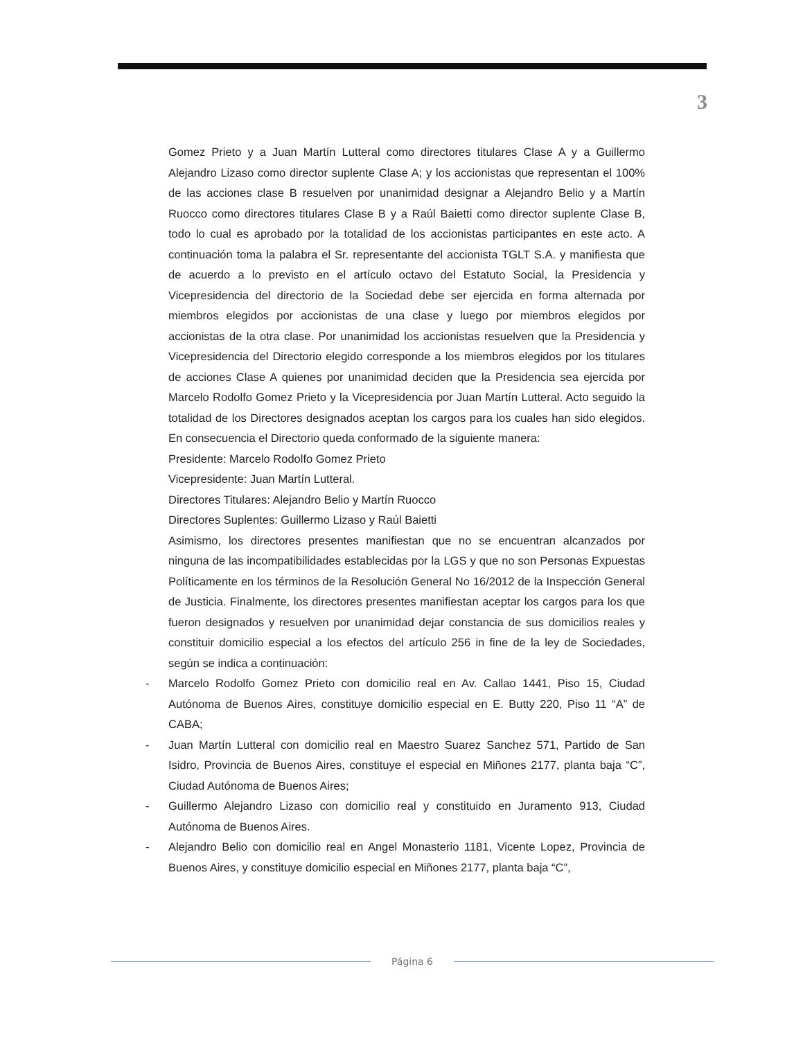3
Gomez Prieto y a Juan Martín Lutteral como directores titulares Clase A y a Guillermo Alejandro Lizaso como director suplente Clase A; y los accionistas que representan el 100% de las acciones clase B resuelven por unanimidad designar a Alejandro Belio y a Martín Ruocco como directores titulares Clase B y a Raúl Baietti como director suplente Clase B, todo lo cual es aprobado por la totalidad de los accionistas participantes en este acto. A continuación toma la palabra el Sr. representante del accionista TGLT S.A. y manifiesta que de acuerdo a lo previsto en el artículo octavo del Estatuto Social, la Presidencia y Vicepresidencia del directorio de la Sociedad debe ser ejercida en forma alternada por miembros elegidos por accionistas de una clase y luego por miembros elegidos por accionistas de la otra clase. Por unanimidad los accionistas resuelven que la Presidencia y Vicepresidencia del Directorio elegido corresponde a los miembros elegidos por los titulares de acciones Clase A quienes por unanimidad deciden que la Presidencia sea ejercida por Marcelo Rodolfo Gomez Prieto y la Vicepresidencia por Juan Martín Lutteral. Acto seguido la totalidad de los Directores designados aceptan los cargos para los cuales han sido elegidos. En consecuencia el Directorio queda conformado de la siguiente manera:
Presidente: Marcelo Rodolfo Gomez Prieto
Vicepresidente: Juan Martín Lutteral.
Directores Titulares: Alejandro Belio y Martín Ruocco
Directores Suplentes: Guillermo Lizaso y Raúl Baietti
Asimismo, los directores presentes manifiestan que no se encuentran alcanzados por ninguna de las incompatibilidades establecidas por la LGS y que no son Personas Expuestas Políticamente en los términos de la Resolución General No 16/2012 de la Inspección General de Justicia. Finalmente, los directores presentes manifiestan aceptar los cargos para los que fueron designados y resuelven por unanimidad dejar constancia de sus domicilios reales y constituir domicilio especial a los efectos del artículo 256 in fine de la ley de Sociedades, según se indica a continuación:
- Marcelo Rodolfo Gomez Prieto con domicilio real en Av. Callao 1441, Piso 15, Ciudad Autónoma de Buenos Aires, constituye domicilio especial en E. Butty 220, Piso 11 “A” de CABA;
- Juan Martín Lutteral con domicilio real en Maestro Suarez Sanchez 571, Partido de San Isidro, Provincia de Buenos Aires, constituye el especial en Miñones 2177, planta baja “C”, Ciudad Autónoma de Buenos Aires;
- Guillermo Alejandro Lizaso con domicilio real y constituido en Juramento 913, Ciudad Autónoma de Buenos Aires.
- Alejandro Belio con domicilio real en Angel Monasterio 1181, Vicente Lopez, Provincia de Buenos Aires, y constituye domicilio especial en Miñones 2177, planta baja “C”,
Página 6